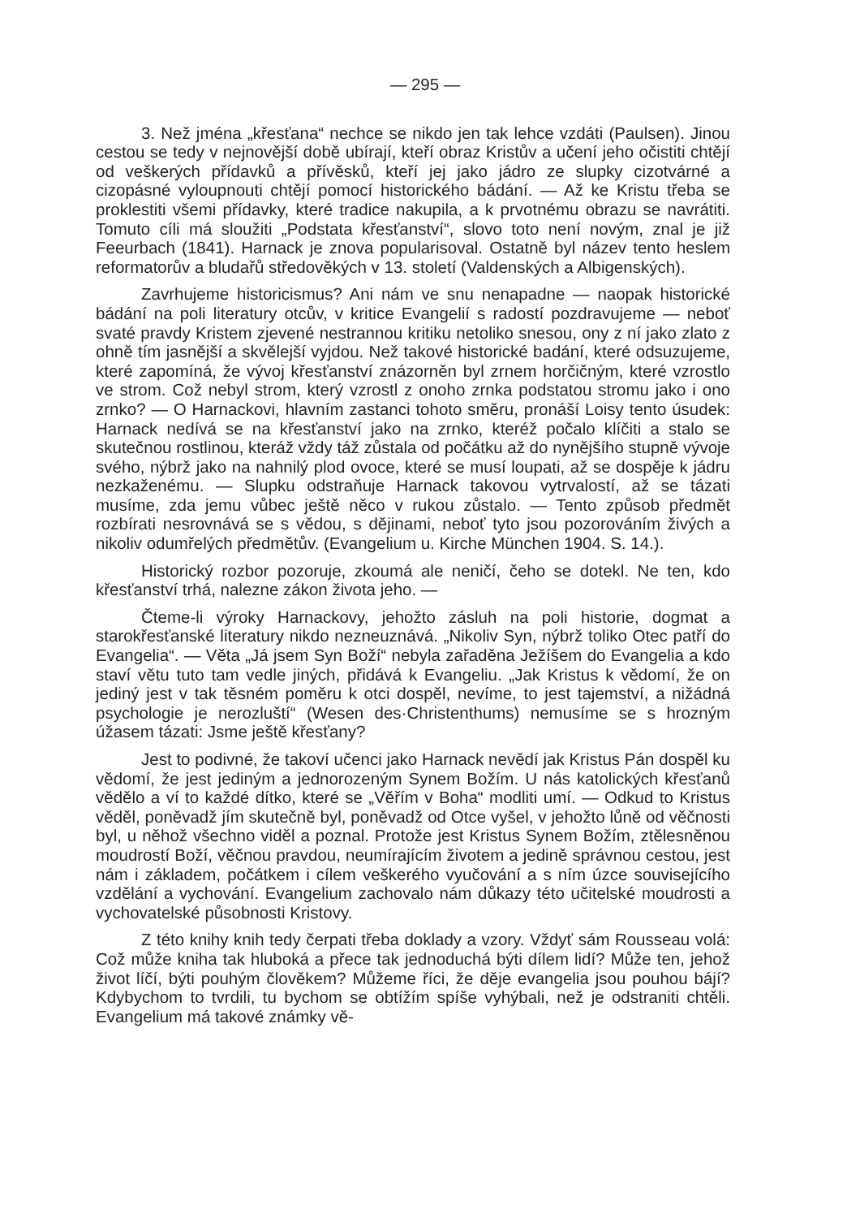— 295 —
3. Než jména „křesťana“ nechce se nikdo jen tak lehce vzdáti (Paulsen). Jinou cestou se tedy v nejnovější době ubírají, kteří obraz Kristův a učení jeho očistiti chtějí od veškerých přídavků a přívěsků, kteří jej jako jádro ze slupky cizotvárné a cizopásné vyloupnouti chtějí pomocí historického bádání. — Až ke Kristu třeba se proklestiti všemi přídavky, které tradice nakupila, a k prvotnému obrazu se navrátiti. Tomuto cíli má sloužiti „Podstata křesťanství“, slovo toto není novým, znal je již Feeurbach (1841). Harnack je znova popularisoval. Ostatně byl název tento heslem reformatorův a bludařů středověkých v 13. století (Valdenských a Albigenských).
Zavrhujeme historicismus? Ani nám ve snu nenapadne — naopak historické bádání na poli literatury otcův, v kritice Evangelií s radostí pozdravujeme — neboť svaté pravdy Kristem zjevené nestrannou kritiku netoliko snesou, ony z ní jako zlato z ohně tím jasnější a skvělejší vyjdou. Než takové historické badání, které odsuzujeme, které zapomíná, že vývoj křesťanství znázorněn byl zrnem horčičným, které vzrostlo ve strom. Což nebyl strom, který vzrostl z onoho zrnka podstatou stromu jako i ono zrnko? — O Harnackovi, hlavním zastanci tohoto směru, pronáší Loisy tento úsudek: Harnack nedívá se na křesťanství jako na zrnko, kteréž počalo klíčiti a stalo se skutečnou rostlinou, kteráž vždy táž zůstala od počátku až do nynějšího stupně vývoje svého, nýbrž jako na nahnilý plod ovoce, které se musí loupati, až se dospěje k jádru nezkaženému. — Slupku odstraňuje Harnack takovou vytrvalostí, až se tázati musíme, zda jemu vůbec ještě něco v rukou zůstalo. — Tento způsob předmět rozbírati nesrovnává se s vědou, s dějinami, neboť tyto jsou pozorováním živých a nikoliv odumřelých předmětův. (Evangelium u. Kirche München 1904. S. 14.).
Historický rozbor pozoruje, zkoumá ale neničí, čeho se dotekl. Ne ten, kdo křesťanství trhá, nalezne zákon života jeho. —
Čteme-li výroky Harnackovy, jehožto zásluh na poli historie, dogmat a starokřesťanské literatury nikdo nezneuznává. „Nikoliv Syn, nýbrž toliko Otec patří do Evangelia“. — Věta „Já jsem Syn Boží“ nebyla zařaděna Ježíšem do Evangelia a kdo staví větu tuto tam vedle jiných, přidává k Evangeliu. „Jak Kristus k vědomí, že on jediný jest v tak těsném poměru k otci dospěl, nevíme, to jest tajemství, a nižádná psychologie je nerozluští“ (Wesen des·Christenthums) nemusíme se s hrozným úžasem tázati: Jsme ještě křesťany?
Jest to podivné, že takoví učenci jako Harnack nevědí jak Kristus Pán dospěl ku vědomí, že jest jediným a jednorozeným Synem Božím. U nás katolických křesťanů vědělo a ví to každé dítko, které se „Věřím v Boha“ modliti umí. — Odkud to Kristus věděl, poněvadž jím skutečně byl, poněvadž od Otce vyšel, v jehožto lůně od věčnosti byl, u něhož všechno viděl a poznal. Protože jest Kristus Synem Božím, ztělesněnou moudrostí Boží, věčnou pravdou, neumírajícím životem a jedině správnou cestou, jest nám i základem, počátkem i cílem veškerého vyučování a s ním úzce souvisejícího vzdělání a vychování. Evangelium zachovalo nám důkazy této učitelské moudrosti a vychovatelské působnosti Kristovy.
Z této knihy knih tedy čerpati třeba doklady a vzory. Vždyť sám Rousseau volá: Což může kniha tak hluboká a přece tak jednoduchá býti dílem lidí? Může ten, jehož život líčí, býti pouhým člověkem? Můžeme říci, že děje evangelia jsou pouhou bájí? Kdybychom to tvrdili, tu bychom se obtížím spíše vyhýbali, než je odstraniti chtěli. Evangelium má takové známky vě-